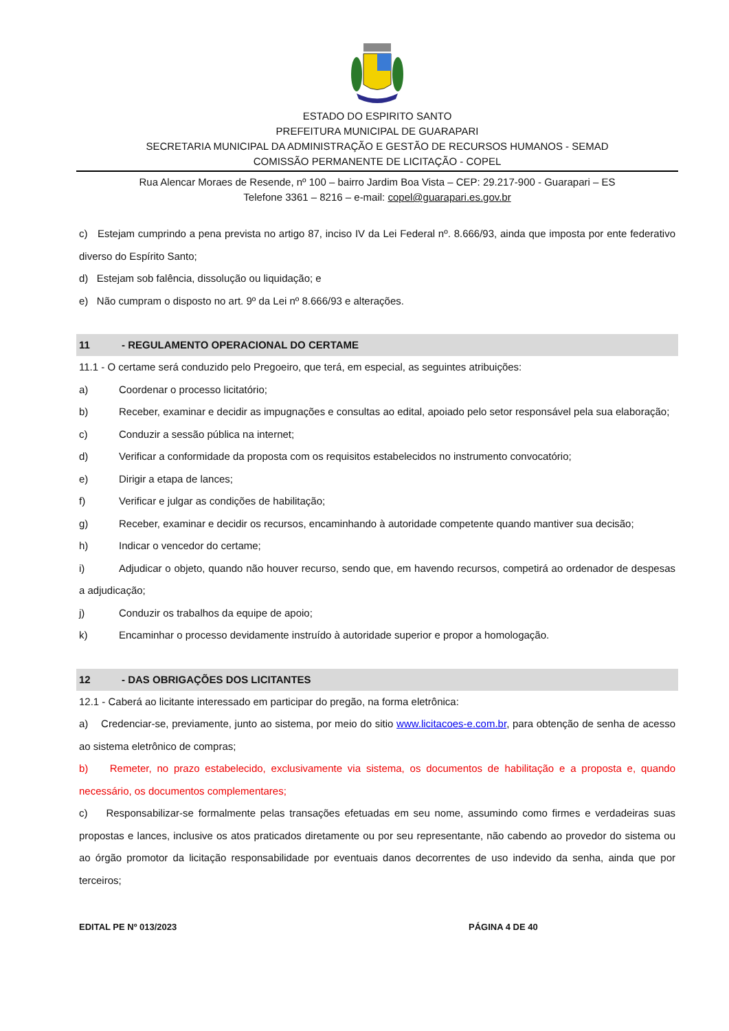ESTADO DO ESPIRITO SANTO
PREFEITURA MUNICIPAL DE GUARAPARI
SECRETARIA MUNICIPAL DA ADMINISTRAÇÃO E GESTÃO DE RECURSOS HUMANOS - SEMAD
COMISSÃO PERMANENTE DE LICITAÇÃO - COPEL
Rua Alencar Moraes de Resende, nº 100 – bairro Jardim Boa Vista – CEP: 29.217-900 - Guarapari – ES
Telefone 3361 – 8216 – e-mail: copel@guarapari.es.gov.br
c) Estejam cumprindo a pena prevista no artigo 87, inciso IV da Lei Federal nº. 8.666/93, ainda que imposta por ente federativo diverso do Espírito Santo;
d) Estejam sob falência, dissolução ou liquidação; e
e) Não cumpram o disposto no art. 9º da Lei nº 8.666/93 e alterações.
11 - REGULAMENTO OPERACIONAL DO CERTAME
11.1 - O certame será conduzido pelo Pregoeiro, que terá, em especial, as seguintes atribuições:
a) Coordenar o processo licitatório;
b) Receber, examinar e decidir as impugnações e consultas ao edital, apoiado pelo setor responsável pela sua elaboração;
c) Conduzir a sessão pública na internet;
d) Verificar a conformidade da proposta com os requisitos estabelecidos no instrumento convocatório;
e) Dirigir a etapa de lances;
f) Verificar e julgar as condições de habilitação;
g) Receber, examinar e decidir os recursos, encaminhando à autoridade competente quando mantiver sua decisão;
h) Indicar o vencedor do certame;
i) Adjudicar o objeto, quando não houver recurso, sendo que, em havendo recursos, competirá ao ordenador de despesas a adjudicação;
j) Conduzir os trabalhos da equipe de apoio;
k) Encaminhar o processo devidamente instruído à autoridade superior e propor a homologação.
12 - DAS OBRIGAÇÕES DOS LICITANTES
12.1 - Caberá ao licitante interessado em participar do pregão, na forma eletrônica:
a) Credenciar-se, previamente, junto ao sistema, por meio do sitio www.licitacoes-e.com.br, para obtenção de senha de acesso ao sistema eletrônico de compras;
b) Remeter, no prazo estabelecido, exclusivamente via sistema, os documentos de habilitação e a proposta e, quando necessário, os documentos complementares;
c) Responsabilizar-se formalmente pelas transações efetuadas em seu nome, assumindo como firmes e verdadeiras suas propostas e lances, inclusive os atos praticados diretamente ou por seu representante, não cabendo ao provedor do sistema ou ao órgão promotor da licitação responsabilidade por eventuais danos decorrentes de uso indevido da senha, ainda que por terceiros;
EDITAL PE Nº 013/2023 PÁGINA 4 DE 40